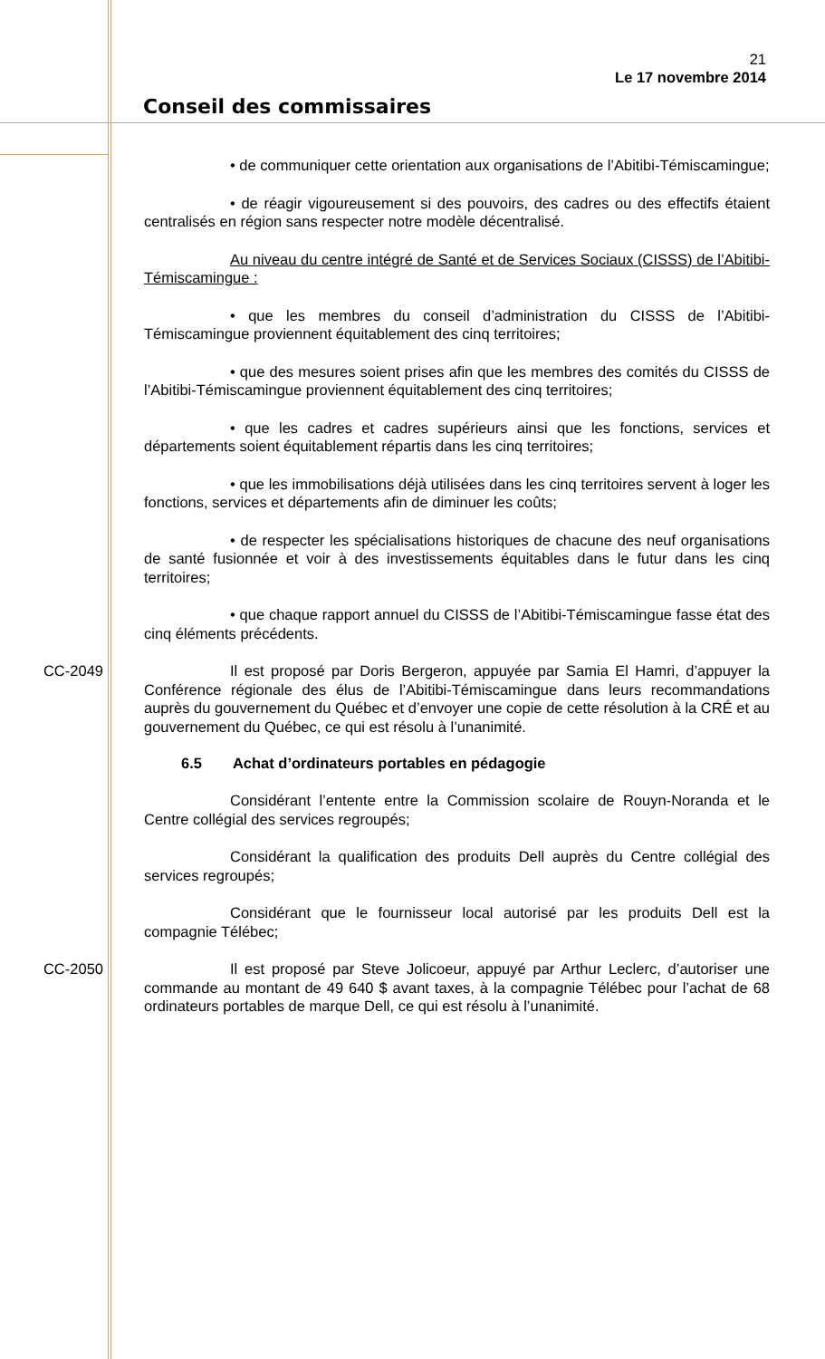21
Le 17 novembre 2014
Conseil des commissaires
• de communiquer cette orientation aux organisations de l’Abitibi-Témiscamingue;
• de réagir vigoureusement si des pouvoirs, des cadres ou des effectifs étaient centralisés en région sans respecter notre modèle décentralisé.
Au niveau du centre intégré de Santé et de Services Sociaux (CISSS) de l’Abitibi-Témiscamingue :
• que les membres du conseil d’administration du CISSS de l’Abitibi-Témiscamingue proviennent équitablement des cinq territoires;
• que des mesures soient prises afin que les membres des comités du CISSS de l’Abitibi-Témiscamingue proviennent équitablement des cinq territoires;
• que les cadres et cadres supérieurs ainsi que les fonctions, services et départements soient équitablement répartis dans les cinq territoires;
• que les immobilisations déjà utilisées dans les cinq territoires servent à loger les fonctions, services et départements afin de diminuer les coûts;
• de respecter les spécialisations historiques de chacune des neuf organisations de santé fusionnée et voir à des investissements équitables dans le futur dans les cinq territoires;
• que chaque rapport annuel du CISSS de l’Abitibi-Témiscamingue fasse état des cinq éléments précédents.
CC-2049 Il est proposé par Doris Bergeron, appuyée par Samia El Hamri, d’appuyer la Conférence régionale des élus de l’Abitibi-Témiscamingue dans leurs recommandations auprès du gouvernement du Québec et d’envoyer une copie de cette résolution à la CRÉ et au gouvernement du Québec, ce qui est résolu à l’unanimité.
6.5 Achat d’ordinateurs portables en pédagogie
Considérant l’entente entre la Commission scolaire de Rouyn-Noranda et le Centre collégial des services regroupés;
Considérant la qualification des produits Dell auprès du Centre collégial des services regroupés;
Considérant que le fournisseur local autorisé par les produits Dell est la compagnie Télébec;
CC-2050 Il est proposé par Steve Jolicoeur, appuyé par Arthur Leclerc, d’autoriser une commande au montant de 49 640 $ avant taxes, à la compagnie Télébec pour l’achat de 68 ordinateurs portables de marque Dell, ce qui est résolu à l’unanimité.